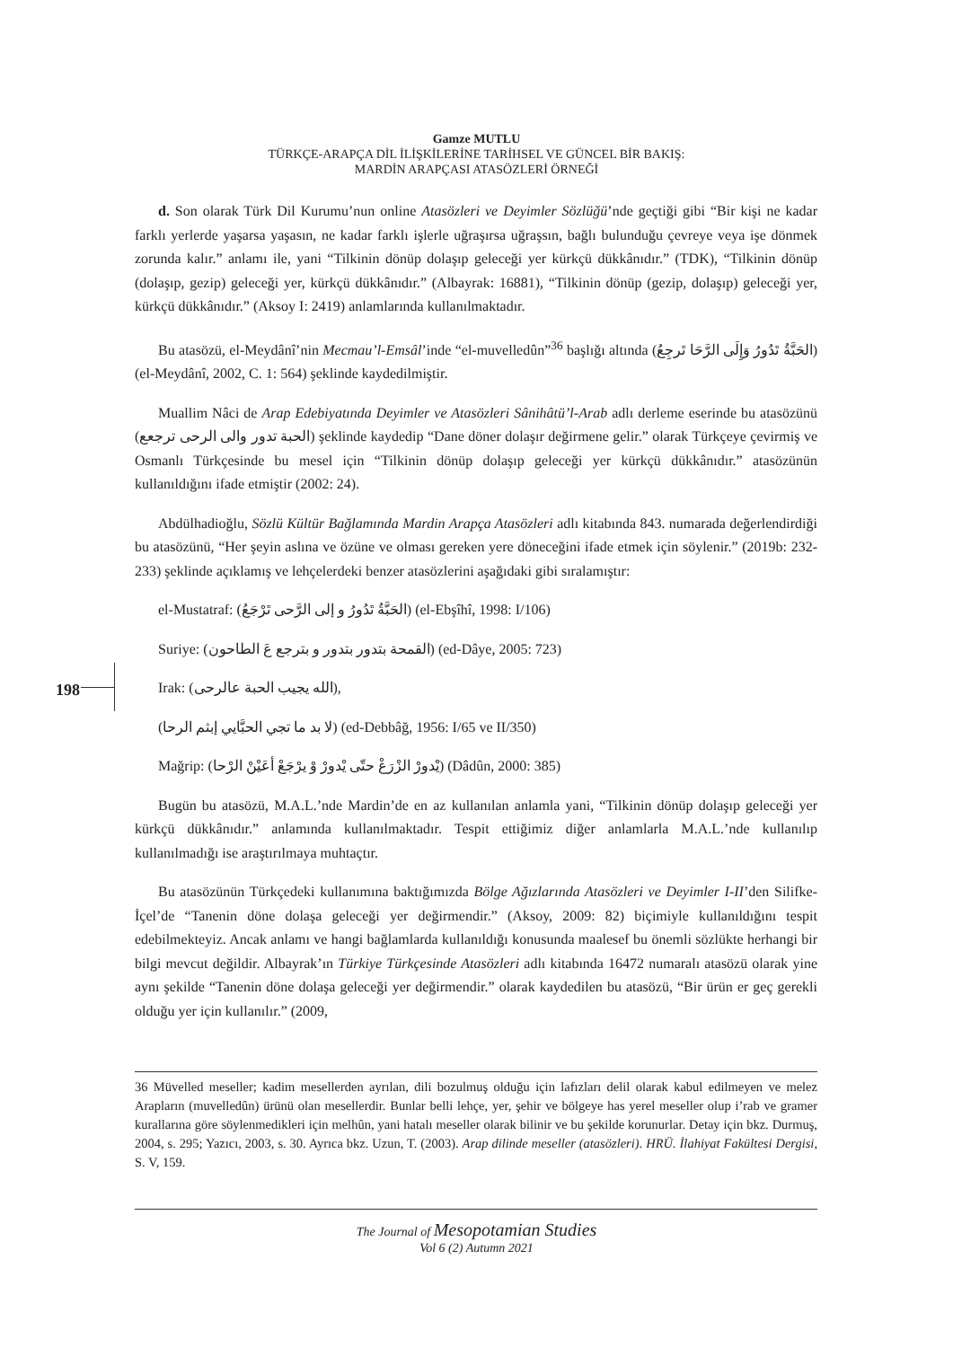Gamze MUTLU
TÜRKÇE-ARAPÇA DİL İLİŞKİLERİNE TARİHSEL VE GÜNCEL BİR BAKIŞ:
MARDİN ARAPÇASI ATASÖZLERİ ÖRNEĞİ
d. Son olarak Türk Dil Kurumu’nun online Atasözleri ve Deyimler Sözlüğü’nde geçtiği gibi “Bir kişi ne kadar farklı yerlerde yaşarsa yaşasın, ne kadar farklı işlerle uğraşırsa uğraşsın, bağlı bulunduğu çevreye veya işe dönmek zorunda kalır.” anlamı ile, yani “Tilkinin dönüp dolaşıp geleceği yer kürkçü dükkânıdır.” (TDK), “Tilkinin dönüp (dolaşıp, gezip) geleceği yer, kürkçü dükkânıdır.” (Albayrak: 16881), “Tilkinin dönüp (gezip, dolaşıp) geleceği yer, kürkçü dükkânıdır.” (Aksoy I: 2419) anlamlarında kullanılmaktadır.
Bu atasözü, el-Meydânî’nin Mecmau’l-Emsâl’inde “el-muvelledûn”<sup>36</sup> başlığı altında (الحَبَّةُ تَدُورُ وَإِلَى الرَّحَا تَرجِعُ) (el-Meydânî, 2002, C. 1: 564) şeklinde kaydedilmiştir.
Muallim Nâci de Arap Edebiyatında Deyimler ve Atasözleri Sânihâtü’l-Arab adlı derleme eserinde bu atasözünü (الحبة تدور والى الرحى ترجعع) şeklinde kaydedip “Dane döner dolaşır değirmene gelir.” olarak Türkçeye çevirmiş ve Osmanlı Türkçesinde bu mesel için “Tilkinin dönüp dolaşıp geleceği yer kürkçü dükkânıdır.” atasözünün kullanıldığını ifade etmiştir (2002: 24).
Abdülhadioğlu, Sözlü Kültür Bağlamında Mardin Arapça Atasözleri adlı kitabında 843. numarada değerlendirdiği bu atasözünü, “Her şeyin aslına ve özüne ve olması gereken yere döneceğini ifade etmek için söylenir.” (2019b: 232-233) şeklinde açıklamış ve lehçelerdeki benzer atasözlerini aşağıdaki gibi sıralamıştır:
el-Mustatraf: (الحَبَّةُ تَدُورُ و إلى الرَّحى تَرْجَعُ) (el-Ebşîhî, 1998: I/106)
Suriye: (القمحة بتدور بتدور و بترجع عَ الطاحون) (ed-Dâye, 2005: 723)
Irak: (الله يجيب الحبة عالرحى),
(لا بد ما تجي الحبَّايي إبثم الرحا) (ed-Debbâğ, 1956: I/65 ve II/350)
Mağrip: (يْدورْ الزْرَعْ حتّى يْدورْ وْ يرْجَعْ أعَيْنْ الرْحا) (Dâdûn, 2000: 385)
Bugün bu atasözü, M.A.L.’nde Mardin’de en az kullanılan anlamla yani, “Tilkinin dönüp dolaşıp geleceği yer kürkçü dükkânıdır.” anlamında kullanılmaktadır. Tespit ettiğimiz diğer anlamlarla M.A.L.’nde kullanılıp kullanılmadığı ise araştırılmaya muhtaçtır.
Bu atasözünün Türkçedeki kullanımına baktığımızda Bölge Ağızlarında Atasözleri ve Deyimler I-II’den Silifke-İçel’de “Tanenin döne dolaşa geleceği yer değirmendir.” (Aksoy, 2009: 82) biçimiyle kullanıldığını tespit edebilmekteyiz. Ancak anlamı ve hangi bağlamlarda kullanıldığı konusunda maalesef bu önemli sözlükte herhangi bir bilgi mevcut değildir. Albayrak’ın Türkiye Türkçesinde Atasözleri adlı kitabında 16472 numaralı atasözü olarak yine aynı şekilde “Tanenin döne dolaşa geleceği yer değirmendir.” olarak kaydedilen bu atasözü, “Bir ürün er geç gerekli olduğu yer için kullanılır.” (2009,
198
36 Müvelled meseller; kadim mesellerden ayrılan, dili bozulmuş olduğu için lafızları delil olarak kabul edilmeyen ve melez Arapların (muvelledûn) ürünü olan mesellerdir. Bunlar belli lehçe, yer, şehir ve bölgeye has yerel meseller olup i’rab ve gramer kurallarına göre söylenmedikleri için melhûn, yani hatalı meseller olarak bilinir ve bu şekilde korunurlar. Detay için bkz. Durmuş, 2004, s. 295; Yazıcı, 2003, s. 30. Ayrıca bkz. Uzun, T. (2003). Arap dilinde meseller (atasözleri). HRÜ. İlahiyat Fakültesi Dergisi, S. V, 159.
The Journal of Mesopotamian Studies
Vol 6 (2) Autumn 2021